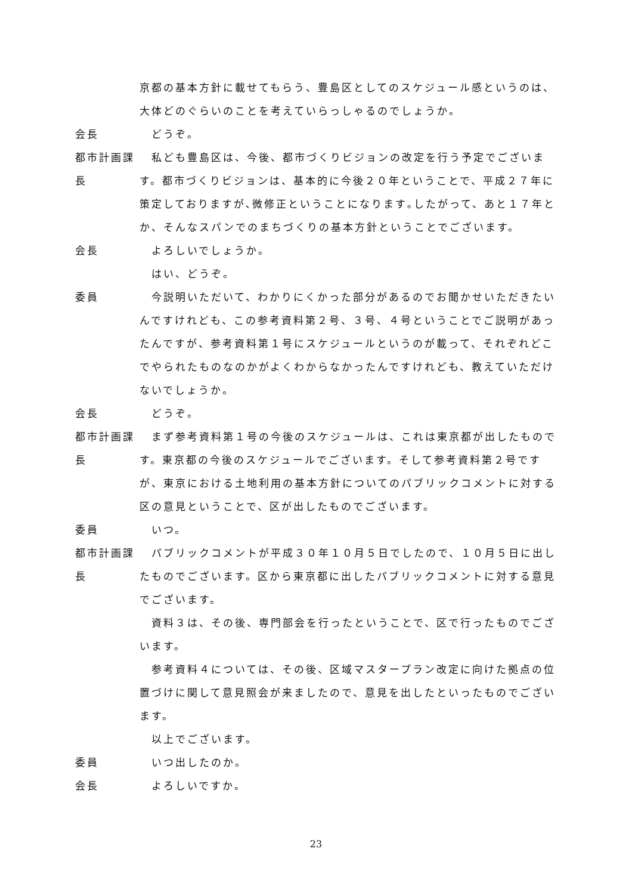京都の基本方針に載せてもらう、豊島区としてのスケジュール感というのは、大体どのぐらいのことを考えていらっしゃるのでしょうか。
会長 どうぞ。
都市計画課長
私ども豊島区は、今後、都市づくりビジョンの改定を行う予定でございます。都市づくりビジョンは、基本的に今後２０年ということで、平成２７年に策定しておりますが､微修正ということになります｡したがって、あと１７年とか、そんなスパンでのまちづくりの基本方針ということでございます。
会長 よろしいでしょうか。
はい、どうぞ。
委員 今説明いただいて、わかりにくかった部分があるのでお聞かせいただきたいんですけれども、この参考資料第２号、３号、４号ということでご説明があったんですが、参考資料第１号にスケジュールというのが載って、それぞれどこでやられたものなのかがよくわからなかったんですけれども、教えていただけないでしょうか。
会長 どうぞ。
都市計画課長
まず参考資料第１号の今後のスケジュールは、これは東京都が出したものです。東京都の今後のスケジュールでございます。そして参考資料第２号ですが、東京における土地利用の基本方針についてのパブリックコメントに対する区の意見ということで、区が出したものでございます。
委員 いつ。
都市計画課長
パブリックコメントが平成３０年１０月５日でしたので、１０月５日に出したものでございます。区から東京都に出したパブリックコメントに対する意見でございます。
資料３は、その後、専門部会を行ったということで、区で行ったものでございます。
参考資料４については、その後、区域マスタープラン改定に向けた拠点の位置づけに関して意見照会が来ましたので、意見を出したといったものでございます。
以上でございます。
委員 いつ出したのか。
会長 よろしいですか。
23